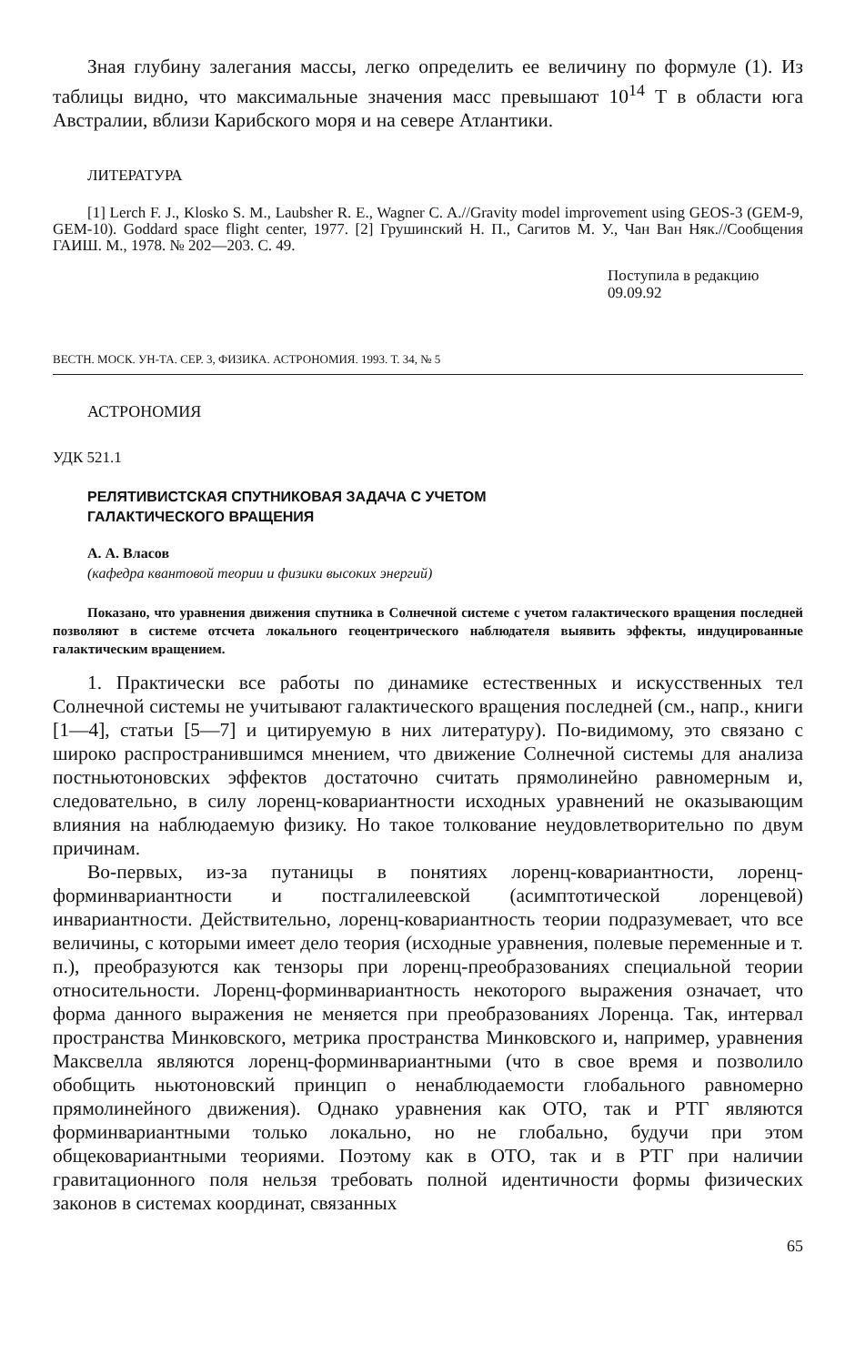Зная глубину залегания массы, легко определить ее величину по формуле (1). Из таблицы видно, что максимальные значения масс превышают 10<sup>14</sup> Т в области юга Австралии, вблизи Карибского моря и на севере Атлантики.
ЛИТЕРАТУРА
[1] Lerch F. J., Klosko S. M., Laubsher R. E., Wagner C. A.//Gravity model improvement using GEOS-3 (GEM-9, GEM-10). Goddard space flight center, 1977. [2] Грушинский Н. П., Сагитов М. У., Чан Ван Няк.//Сообщения ГАИШ. М., 1978. № 202—203. С. 49.
Поступила в редакцию
09.09.92
ВЕСТН. МОСК. УН-ТА. СЕР. 3, ФИЗИКА. АСТРОНОМИЯ. 1993. Т. 34, № 5
АСТРОНОМИЯ
УДК 521.1
РЕЛЯТИВИСТСКАЯ СПУТНИКОВАЯ ЗАДАЧА С УЧЕТОМ
ГАЛАКТИЧЕСКОГО ВРАЩЕНИЯ
А. А. Власов
(кафедра квантовой теории и физики высоких энергий)
Показано, что уравнения движения спутника в Солнечной системе с учетом галактического вращения последней позволяют в системе отсчета локального геоцентрического наблюдателя выявить эффекты, индуцированные галактическим вращением.
1. Практически все работы по динамике естественных и искусственных тел Солнечной системы не учитывают галактического вращения последней (см., напр., книги [1—4], статьи [5—7] и цитируемую в них литературу). По-видимому, это связано с широко распространившимся мнением, что движение Солнечной системы для анализа постньютоновских эффектов достаточно считать прямолинейно равномерным и, следовательно, в силу лоренц-ковариантности исходных уравнений не оказывающим влияния на наблюдаемую физику. Но такое толкование неудовлетворительно по двум причинам.
Во-первых, из-за путаницы в понятиях лоренц-ковариантности, лоренц-форминвариантности и постгалилеевской (асимптотической лоренцевой) инвариантности. Действительно, лоренц-ковариантность теории подразумевает, что все величины, с которыми имеет дело теория (исходные уравнения, полевые переменные и т. п.), преобразуются как тензоры при лоренц-преобразованиях специальной теории относительности. Лоренц-форминвариантность некоторого выражения означает, что форма данного выражения не меняется при преобразованиях Лоренца. Так, интервал пространства Минковского, метрика пространства Минковского и, например, уравнения Максвелла являются лоренц-форминвариантными (что в свое время и позволило обобщить ньютоновский принцип о ненаблюдаемости глобального равномерно прямолинейного движения). Однако уравнения как ОТО, так и РТГ являются форминвариантными только локально, но не глобально, будучи при этом общековариантными теориями. Поэтому как в ОТО, так и в РТГ при наличии гравитационного поля нельзя требовать полной идентичности формы физических законов в системах координат, связанных
65